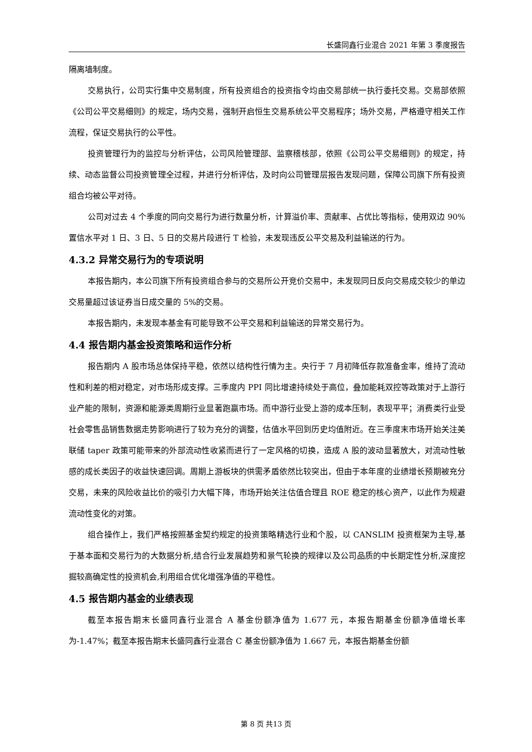长盛同鑫行业混合 2021 年第 3 季度报告
隔离墙制度。
交易执行，公司实行集中交易制度，所有投资组合的投资指令均由交易部统一执行委托交易。交易部依照《公司公平交易细则》的规定，场内交易，强制开启恒生交易系统公平交易程序；场外交易，严格遵守相关工作流程，保证交易执行的公平性。
投资管理行为的监控与分析评估，公司风险管理部、监察稽核部，依照《公司公平交易细则》的规定，持续、动态监督公司投资管理全过程，并进行分析评估，及时向公司管理层报告发现问题，保障公司旗下所有投资组合均被公平对待。
公司对过去 4 个季度的同向交易行为进行数量分析，计算溢价率、贡献率、占优比等指标，使用双边 90%置信水平对 1 日、3 日、5 日的交易片段进行 T 检验，未发现违反公平交易及利益输送的行为。
4.3.2 异常交易行为的专项说明
本报告期内，本公司旗下所有投资组合参与的交易所公开竞价交易中，未发现同日反向交易成交较少的单边交易量超过该证券当日成交量的 5%的交易。
本报告期内，未发现本基金有可能导致不公平交易和利益输送的异常交易行为。
4.4 报告期内基金投资策略和运作分析
报告期内 A 股市场总体保持平稳，依然以结构性行情为主。央行于 7 月初降低存款准备金率，维持了流动性和利差的相对稳定，对市场形成支撑。三季度内 PPI 同比增速持续处于高位，叠加能耗双控等政策对于上游行业产能的限制，资源和能源类周期行业显著跑赢市场。而中游行业受上游的成本压制，表现平平；消费类行业受社会零售品销售数据走势影响进行了较为充分的调整，估值水平回到历史均值附近。在三季度末市场开始关注美联储 taper 政策可能带来的外部流动性收紧而进行了一定风格的切换，造成 A 股的波动显著放大，对流动性敏感的成长类因子的收益快速回调。周期上游板块的供需矛盾依然比较突出，但由于本年度的业绩增长预期被充分交易，未来的风险收益比价的吸引力大幅下降，市场开始关注估值合理且 ROE 稳定的核心资产，以此作为规避流动性变化的对策。
组合操作上，我们严格按照基金契约规定的投资策略精选行业和个股，以 CANSLIM 投资框架为主导,基于基本面和交易行为的大数据分析,结合行业发展趋势和景气轮换的规律以及公司品质的中长期定性分析,深度挖掘较高确定性的投资机会,利用组合优化增强净值的平稳性。
4.5 报告期内基金的业绩表现
截至本报告期末长盛同鑫行业混合 A 基金份额净值为 1.677 元，本报告期基金份额净值增长率为-1.47%；截至本报告期末长盛同鑫行业混合 C 基金份额净值为 1.667 元，本报告期基金份额
第 8 页 共13 页